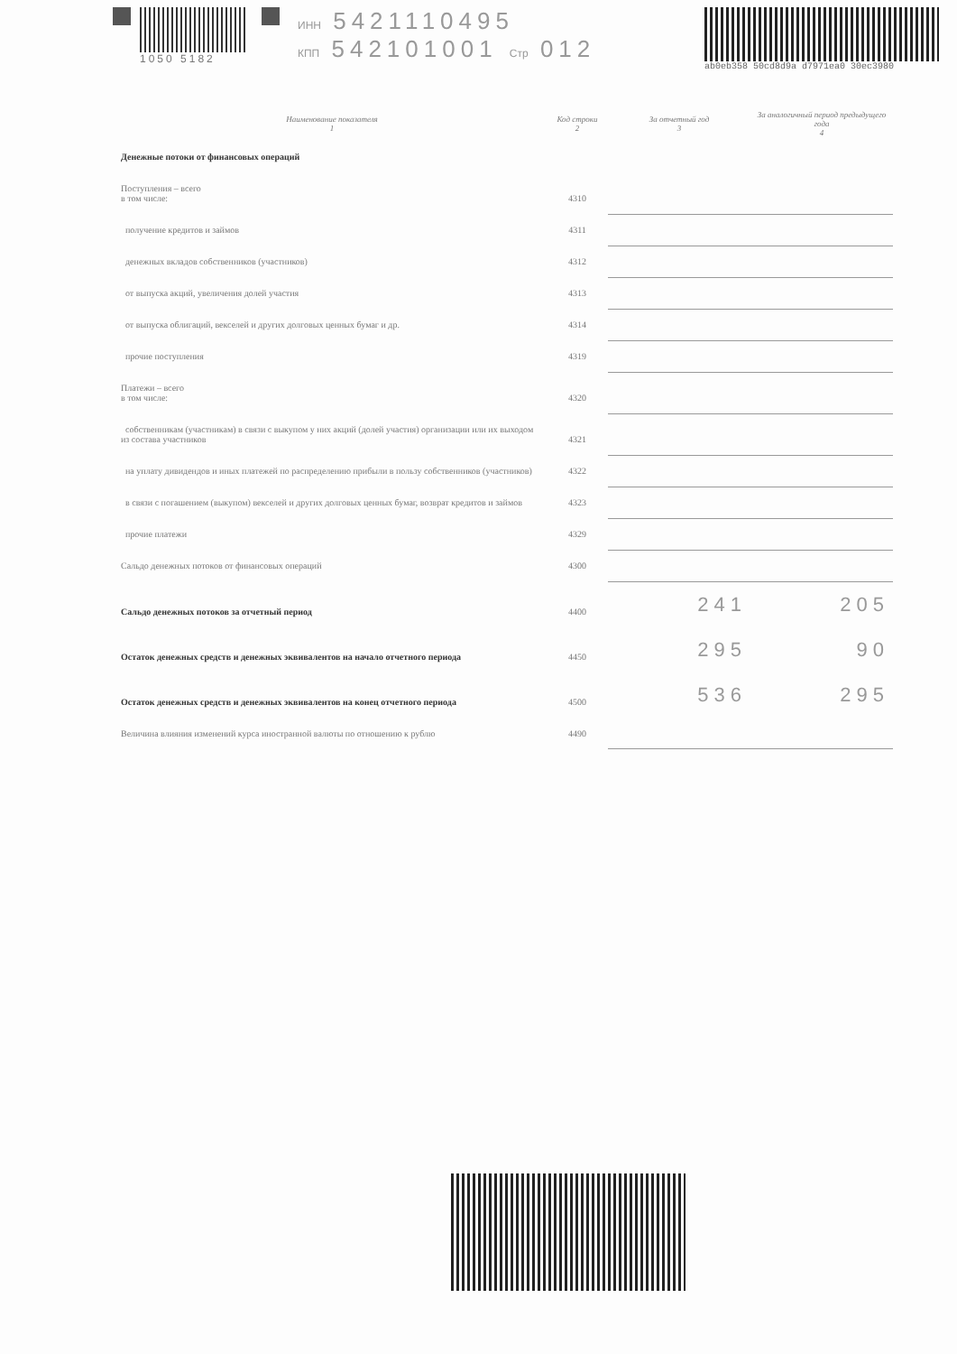1050 5182 ИНН 5421110495
КПП 542101001 Стр 012
ab0eb358 50cd8d9a d7971ea0 30ec3980
| Наименование показателя 1 | Код строки 2 | За отчетный год 3 | За аналогичный период предыдущего года 4 |
| --- | --- | --- | --- |
| Денежные потоки от финансовых операций | | | |
| Поступления – всего в том числе: | 4310 | | |
| получение кредитов и займов | 4311 | | |
| денежных вкладов собственников (участников) | 4312 | | |
| от выпуска акций, увеличения долей участия | 4313 | | |
| от выпуска облигаций, векселей и других долговых ценных бумаг и др. | 4314 | | |
| прочие поступления | 4319 | | |
| Платежи – всего в том числе: | 4320 | | |
| собственникам (участникам) в связи с выкупом у них акций (долей участия) организации или их выходом из состава участников | 4321 | | |
| на уплату дивидендов и иных платежей по распределению прибыли в пользу собственников (участников) | 4322 | | |
| в связи с погашением (выкупом) векселей и других долговых ценных бумаг, возврат кредитов и займов | 4323 | | |
| прочие платежи | 4329 | | |
| Сальдо денежных потоков от финансовых операций | 4300 | | |
| Сальдо денежных потоков за отчетный период | 4400 | 241 | 205 |
| Остаток денежных средств и денежных эквивалентов на начало отчетного периода | 4450 | 295 | 90 |
| Остаток денежных средств и денежных эквивалентов на конец отчетного периода | 4500 | 536 | 295 |
| Величина влияния изменений курса иностранной валюты по отношению к рублю | 4490 | | |